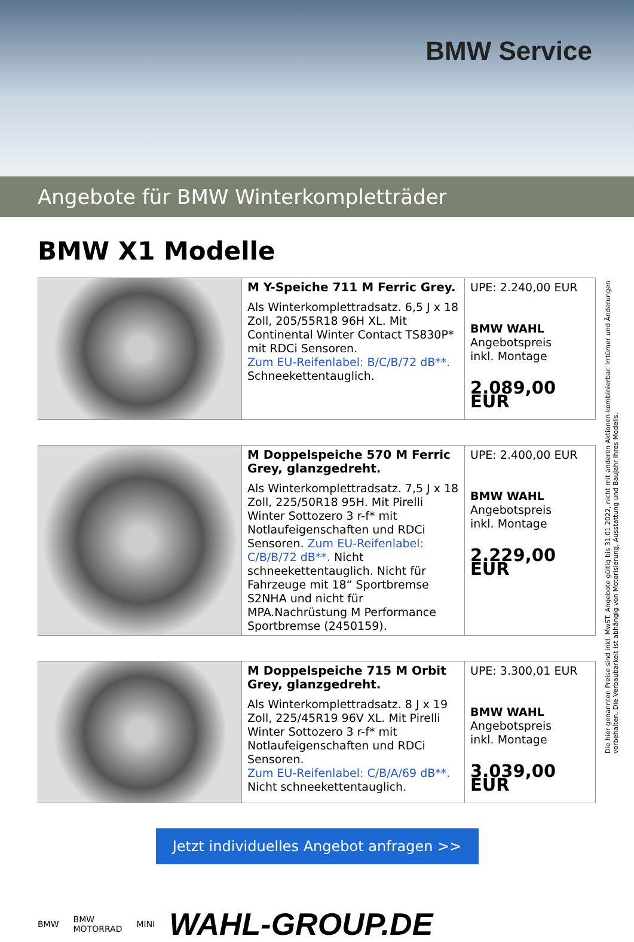BMW Service
Angebote für BMW Winterkompletträder
BMW X1 Modelle
| | M Y-Speiche 711 M Ferric Grey. Als Winterkomplettradsatz. 6,5 J x 18 Zoll, 205/55R18 96H XL. Mit Continental Winter Contact TS830P* mit RDCi Sensoren. Zum EU-Reifenlabel: B/C/B/72 dB**. Schneekettentauglich. | UPE: 2.240,00 EUR BMW WAHL Angebotspreis inkl. Montage 2.089,00 EUR |
| | M Doppelspeiche 570 M Ferric Grey, glanzgedreht. Als Winterkomplettradsatz. 7,5 J x 18 Zoll, 225/50R18 95H. Mit Pirelli Winter Sottozero 3 r-f* mit Notlaufeigenschaften und RDCi Sensoren. Zum EU-Reifenlabel: C/B/B/72 dB**. Nicht schneekettentauglich. Nicht für Fahrzeuge mit 18“ Sportbremse S2NHA und nicht für MPA.Nachrüstung M Performance Sportbremse (2450159). | UPE: 2.400,00 EUR BMW WAHL Angebotspreis inkl. Montage 2.229,00 EUR |
| | M Doppelspeiche 715 M Orbit Grey, glanzgedreht. Als Winterkomplettradsatz. 8 J x 19 Zoll, 225/45R19 96V XL. Mit Pirelli Winter Sottozero 3 r-f* mit Notlaufeigenschaften und RDCi Sensoren. Zum EU-Reifenlabel: C/B/A/69 dB**. Nicht schneekettentauglich. | UPE: 3.300,01 EUR BMW WAHL Angebotspreis inkl. Montage 3.039,00 EUR |
Die hier genannten Preise sind inkl. MwST. Angebote gültig bis 31.01.2022, nicht mit anderen Aktionen kombinierbar. Irrtümer und Änderungen vorbehalten. Die Verbaubarkeit ist abhängig von Motorisierung, Ausstattung und Baujahr Ihres Modells.
Jetzt individuelles Angebot anfragen >>
BMW BMW
MOTORRAD MINI WAHL-GROUP.DE